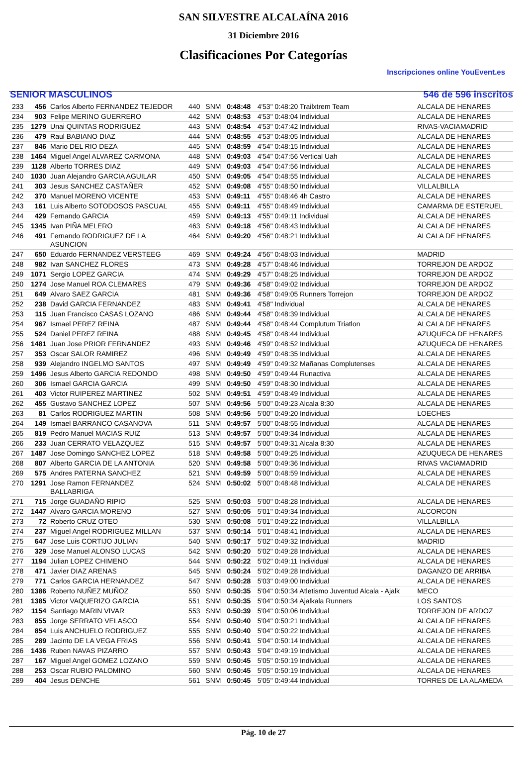SAN SILVESTRE ALCALAÍNA 2016
31 Diciembre 2016
Clasificaciones Por Categorías
Inscripciones online YouEvent.es
SENIOR MASCULINOS 546 de 596 inscritos
| 233 | 456 | Carlos Alberto FERNANDEZ TEJEDOR | 440 | SNM | 0:48:48 | 4'53" 0:48:20 Trailxtrem Team | ALCALA DE HENARES |
| 234 | 903 | Felipe MERINO GUERRERO | 442 | SNM | 0:48:53 | 4'53" 0:48:04 Individual | ALCALA DE HENARES |
| 235 | 1279 | Unai QUINTAS RODRIGUEZ | 443 | SNM | 0:48:54 | 4'53" 0:47:42 Individual | RIVAS-VACIAMADRID |
| 236 | 479 | Raul BABIANO DIAZ | 444 | SNM | 0:48:55 | 4'53" 0:48:05 Individual | ALCALA DE HENARES |
| 237 | 846 | Mario DEL RIO DEZA | 445 | SNM | 0:48:59 | 4'54" 0:48:15 Individual | ALCALA DE HENARES |
| 238 | 1464 | Miguel Angel ALVAREZ CARMONA | 448 | SNM | 0:49:03 | 4'54" 0:47:56 Vertical Uah | ALCALA DE HENARES |
| 239 | 1128 | Alberto TORRES DIAZ | 449 | SNM | 0:49:03 | 4'54" 0:47:56 Individual | ALCALA DE HENARES |
| 240 | 1030 | Juan Alejandro GARCIA AGUILAR | 450 | SNM | 0:49:05 | 4'54" 0:48:55 Individual | ALCALA DE HENARES |
| 241 | 303 | Jesus SANCHEZ CASTAÑER | 452 | SNM | 0:49:08 | 4'55" 0:48:50 Individual | VILLALBILLA |
| 242 | 370 | Manuel MORENO VICENTE | 453 | SNM | 0:49:11 | 4'55" 0:48:46 4h Castro | ALCALA DE HENARES |
| 243 | 161 | Luis Alberto SOTODOSOS PASCUAL | 455 | SNM | 0:49:11 | 4'55" 0:48:49 Individual | CAMARMA DE ESTERUEL |
| 244 | 429 | Fernando GARCIA | 459 | SNM | 0:49:13 | 4'55" 0:49:11 Individual | ALCALA DE HENARES |
| 245 | 1345 | Ivan PIÑA MELERO | 463 | SNM | 0:49:18 | 4'56" 0:48:43 Individual | ALCALA DE HENARES |
| 246 | 491 | Fernando RODRIGUEZ DE LA ASUNCION | 464 | SNM | 0:49:20 | 4'56" 0:48:21 Individual | ALCALA DE HENARES |
| 247 | 650 | Eduardo FERNANDEZ VERSTEEG | 469 | SNM | 0:49:24 | 4'56" 0:48:03 Individual | MADRID |
| 248 | 982 | Ivan SANCHEZ FLORES | 473 | SNM | 0:49:28 | 4'57" 0:48:46 Individual | TORREJON DE ARDOZ |
| 249 | 1071 | Sergio LOPEZ GARCIA | 474 | SNM | 0:49:29 | 4'57" 0:48:25 Individual | TORREJON DE ARDOZ |
| 250 | 1274 | Jose Manuel ROA CLEMARES | 479 | SNM | 0:49:36 | 4'58" 0:49:02 Individual | TORREJON DE ARDOZ |
| 251 | 649 | Alvaro SAEZ GARCIA | 481 | SNM | 0:49:36 | 4'58" 0:49:05 Runners Torrejon | TORREJON DE ARDOZ |
| 252 | 238 | David GARCIA FERNANDEZ | 483 | SNM | 0:49:41 | 4'58" Individual | ALCALA DE HENARES |
| 253 | 115 | Juan Francisco CASAS LOZANO | 486 | SNM | 0:49:44 | 4'58" 0:48:39 Individual | ALCALA DE HENARES |
| 254 | 967 | Ismael PEREZ REINA | 487 | SNM | 0:49:44 | 4'58" 0:48:44 Complutum Triatlon | ALCALA DE HENARES |
| 255 | 524 | Daniel PEREZ REINA | 488 | SNM | 0:49:45 | 4'58" 0:48:44 Individual | AZUQUECA DE HENARES |
| 256 | 1481 | Juan Jose PRIOR FERNANDEZ | 493 | SNM | 0:49:46 | 4'59" 0:48:52 Individual | AZUQUECA DE HENARES |
| 257 | 353 | Oscar SALOR RAMIREZ | 496 | SNM | 0:49:49 | 4'59" 0:48:35 Individual | ALCALA DE HENARES |
| 258 | 939 | Alejandro INGELMO SANTOS | 497 | SNM | 0:49:49 | 4'59" 0:49:32 Mañanas Complutenses | ALCALA DE HENARES |
| 259 | 1496 | Jesus Alberto GARCIA REDONDO | 498 | SNM | 0:49:50 | 4'59" 0:49:44 Runactiva | ALCALA DE HENARES |
| 260 | 306 | Ismael GARCIA GARCIA | 499 | SNM | 0:49:50 | 4'59" 0:48:30 Individual | ALCALA DE HENARES |
| 261 | 403 | Victor RUIPEREZ MARTINEZ | 502 | SNM | 0:49:51 | 4'59" 0:48:49 Individual | ALCALA DE HENARES |
| 262 | 455 | Gustavo SANCHEZ LOPEZ | 507 | SNM | 0:49:56 | 5'00" 0:49:23 Alcala 8:30 | ALCALA DE HENARES |
| 263 | 81 | Carlos RODRIGUEZ MARTIN | 508 | SNM | 0:49:56 | 5'00" 0:49:20 Individual | LOECHES |
| 264 | 149 | Ismael BARRANCO CASANOVA | 511 | SNM | 0:49:57 | 5'00" 0:48:55 Individual | ALCALA DE HENARES |
| 265 | 819 | Pedro Manuel MACIAS RUIZ | 513 | SNM | 0:49:57 | 5'00" 0:49:34 Individual | ALCALA DE HENARES |
| 266 | 233 | Juan CERRATO VELAZQUEZ | 515 | SNM | 0:49:57 | 5'00" 0:49:31 Alcala 8:30 | ALCALA DE HENARES |
| 267 | 1487 | Jose Domingo SANCHEZ LOPEZ | 518 | SNM | 0:49:58 | 5'00" 0:49:25 Individual | AZUQUECA DE HENARES |
| 268 | 807 | Alberto GARCIA DE LA ANTONIA | 520 | SNM | 0:49:58 | 5'00" 0:49:36 Individual | RIVAS VACIAMADRID |
| 269 | 575 | Andres PATERNA SANCHEZ | 521 | SNM | 0:49:59 | 5'00" 0:48:59 Individual | ALCALA DE HENARES |
| 270 | 1291 | Jose Ramon FERNANDEZ BALLABRIGA | 524 | SNM | 0:50:02 | 5'00" 0:48:48 Individual | ALCALA DE HENARES |
| 271 | 715 | Jorge GUADAÑO RIPIO | 525 | SNM | 0:50:03 | 5'00" 0:48:28 Individual | ALCALA DE HENARES |
| 272 | 1447 | Alvaro GARCIA MORENO | 527 | SNM | 0:50:05 | 5'01" 0:49:34 Individual | ALCORCON |
| 273 | 72 | Roberto CRUZ OTEO | 530 | SNM | 0:50:08 | 5'01" 0:49:22 Individual | VILLALBILLA |
| 274 | 237 | Miguel Angel RODRIGUEZ MILLAN | 537 | SNM | 0:50:14 | 5'01" 0:48:41 Individual | ALCALA DE HENARES |
| 275 | 647 | Jose Luis CORTIJO JULIAN | 540 | SNM | 0:50:17 | 5'02" 0:49:32 Individual | MADRID |
| 276 | 329 | Jose Manuel ALONSO LUCAS | 542 | SNM | 0:50:20 | 5'02" 0:49:28 Individual | ALCALA DE HENARES |
| 277 | 1194 | Julian LOPEZ CHIMENO | 544 | SNM | 0:50:22 | 5'02" 0:49:11 Individual | ALCALA DE HENARES |
| 278 | 471 | Javier DIAZ ARENAS | 545 | SNM | 0:50:24 | 5'02" 0:49:28 Individual | DAGANZO DE ARRIBA |
| 279 | 771 | Carlos GARCIA HERNANDEZ | 547 | SNM | 0:50:28 | 5'03" 0:49:00 Individual | ALCALA DE HENARES |
| 280 | 1386 | Roberto NUÑEZ MUÑOZ | 550 | SNM | 0:50:35 | 5'04" 0:50:34 Atletismo Juventud Alcala - Ajalk | MECO |
| 281 | 1385 | Victor VAQUERIZO GARCIA | 551 | SNM | 0:50:35 | 5'04" 0:50:34 Ajalkala Runners | LOS SANTOS |
| 282 | 1154 | Santiago MARIN VIVAR | 553 | SNM | 0:50:39 | 5'04" 0:50:06 Individual | TORREJON DE ARDOZ |
| 283 | 855 | Jorge SERRATO VELASCO | 554 | SNM | 0:50:40 | 5'04" 0:50:21 Individual | ALCALA DE HENARES |
| 284 | 854 | Luis ANCHUELO RODRIGUEZ | 555 | SNM | 0:50:40 | 5'04" 0:50:22 Individual | ALCALA DE HENARES |
| 285 | 289 | Jacinto DE LA VEGA FRIAS | 556 | SNM | 0:50:41 | 5'04" 0:50:14 Individual | ALCALA DE HENARES |
| 286 | 1436 | Ruben NAVAS PIZARRO | 557 | SNM | 0:50:43 | 5'04" 0:49:19 Individual | ALCALA DE HENARES |
| 287 | 167 | Miguel Angel GOMEZ LOZANO | 559 | SNM | 0:50:45 | 5'05" 0:50:19 Individual | ALCALA DE HENARES |
| 288 | 253 | Oscar RUBIO PALOMINO | 560 | SNM | 0:50:45 | 5'05" 0:50:19 Individual | ALCALA DE HENARES |
| 289 | 404 | Jesus DENCHE | 561 | SNM | 0:50:45 | 5'05" 0:49:44 Individual | TORRES DE LA ALAMEDA |
Pág. 10 de 27